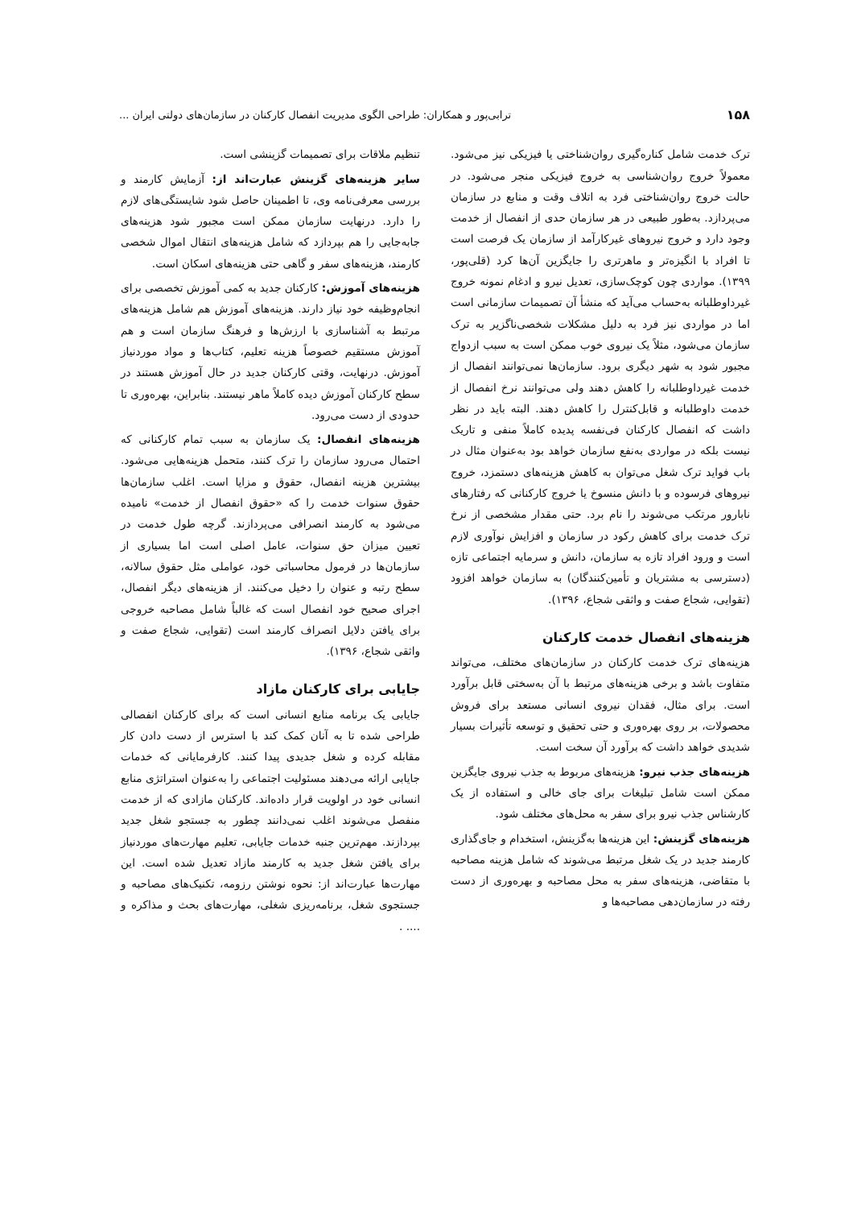۱۵۸ ترابی‌پور و همکاران: طراحی الگوی مدیریت انفصال کارکنان در سازمان‌های دولتی ایران ...
ترک خدمت شامل کناره‌گیری روان‌شناختی یا فیزیکی نیز می‌شود. معمولاً خروج روان‌شناسی به خروج فیزیکی منجر می‌شود. در حالت خروج روان‌شناختی فرد به اتلاف وقت و منابع در سازمان می‌پردازد. به‌طور طبیعی در هر سازمان حدی از انفصال از خدمت وجود دارد و خروج نیروهای غیرکارآمد از سازمان یک فرصت است تا افراد با انگیزه‌تر و ماهرتری را جایگزین آن‌ها کرد (قلی‌پور، ۱۳۹۹). مواردی چون کوچک‌سازی، تعدیل نیرو و ادغام نمونه خروج غیرداوطلبانه به‌حساب می‌آید که منشأ آن تصمیمات سازمانی است اما در مواردی نیز فرد به دلیل مشکلات شخصی‌ناگزیر به ترک سازمان می‌شود، مثلاً یک نیروی خوب ممکن است به سبب ازدواج مجبور شود به شهر دیگری برود. سازمان‌ها نمی‌توانند انفصال از خدمت غیرداوطلبانه را کاهش دهند ولی می‌توانند نرخ انفصال از خدمت داوطلبانه و قابل‌کنترل را کاهش دهند. البته باید در نظر داشت که انفصال کارکنان فی‌نفسه پدیده کاملاً منفی و تاریک نیست بلکه در مواردی به‌نفع سازمان خواهد بود به‌عنوان مثال در باب فواید ترک شغل می‌توان به کاهش هزینه‌های دستمزد، خروج نیروهای فرسوده و با دانش منسوخ یا خروج کارکنانی که رفتارهای نابارور مرتکب می‌شوند را نام برد. حتی مقدار مشخصی از نرخ ترک خدمت برای کاهش رکود در سازمان و افزایش نوآوری لازم است و ورود افراد تازه به سازمان، دانش و سرمایه اجتماعی تازه (دسترسی به مشتریان و تأمین‌کنندگان) به سازمان خواهد افزود (تقوایی، شجاع صفت و واثقی شجاع، ۱۳۹۶).
هزینه‌های انفصال خدمت کارکنان
هزینه‌های ترک خدمت کارکنان در سازمان‌های مختلف، می‌تواند متفاوت باشد و برخی هزینه‌های مرتبط با آن به‌سختی قابل برآورد است. برای مثال، فقدان نیروی انسانی مستعد برای فروش محصولات، بر روی بهره‌وری و حتی تحقیق و توسعه تأثیرات بسیار شدیدی خواهد داشت که برآورد آن سخت است.
هزینه‌های جذب نیرو: هزینه‌های مربوط به جذب نیروی جایگزین ممکن است شامل تبلیغات برای جای خالی و استفاده از یک کارشناس جذب نیرو برای سفر به محل‌های مختلف شود.
هزینه‌های گزینش: این هزینه‌ها به‌گزینش، استخدام و جای‌گذاری کارمند جدید در یک شغل مرتبط می‌شوند که شامل هزینه مصاحبه با متقاضی، هزینه‌های سفر به محل مصاحبه و بهره‌وری از دست رفته در سازمان‌دهی مصاحبه‌ها و
تنظیم ملاقات برای تصمیمات گزینشی است.
سایر هزینه‌های گزینش عبارت‌اند از: آزمایش کارمند و بررسی معرفی‌نامه وی، تا اطمینان حاصل شود شایستگی‌های لازم را دارد. درنهایت سازمان ممکن است مجبور شود هزینه‌های جابه‌جایی را هم بپردازد که شامل هزینه‌های انتقال اموال شخصی کارمند، هزینه‌های سفر و گاهی حتی هزینه‌های اسکان است.
هزینه‌های آموزش: کارکنان جدید به کمی آموزش تخصصی برای انجام‌وظیفه خود نیاز دارند. هزینه‌های آموزش هم شامل هزینه‌های مرتبط به آشناسازی با ارزش‌ها و فرهنگ سازمان است و هم آموزش مستقیم خصوصاً هزینه تعلیم، کتاب‌ها و مواد موردنیاز آموزش. درنهایت، وقتی کارکنان جدید در حال آموزش هستند در سطح کارکنان آموزش دیده کاملاً ماهر نیستند. بنابراین، بهره‌وری تا حدودی از دست می‌رود.
هزینه‌های انفصال: یک سازمان به سبب تمام کارکنانی که احتمال می‌رود سازمان را ترک کنند، متحمل هزینه‌هایی می‌شود. بیشترین هزینه انفصال، حقوق و مزایا است. اغلب سازمان‌ها حقوق سنوات خدمت را که «حقوق انفصال از خدمت» نامیده می‌شود به کارمند انصرافی می‌پردازند. گرچه طول خدمت در تعیین میزان حق سنوات، عامل اصلی است اما بسیاری از سازمان‌ها در فرمول محاسباتی خود، عواملی مثل حقوق سالانه، سطح رتبه و عنوان را دخیل می‌کنند. از هزینه‌های دیگر انفصال، اجرای صحیح خود انفصال است که غالباً شامل مصاحبه خروجی برای یافتن دلایل انصراف کارمند است (تقوایی، شجاع صفت و واثقی شجاع، ۱۳۹۶).
جایابی برای کارکنان مازاد
جایابی یک برنامه منابع انسانی است که برای کارکنان انفصالی طراحی شده تا به آنان کمک کند با استرس از دست دادن کار مقابله کرده و شغل جدیدی پیدا کنند. کارفرمایانی که خدمات جایابی ارائه می‌دهند مسئولیت اجتماعی را به‌عنوان استراتژی منابع انسانی خود در اولویت قرار داده‌اند. کارکنان مازادی که از خدمت منفصل می‌شوند اغلب نمی‌دانند چطور به جستجو شغل جدید بپردازند. مهم‌ترین جنبه خدمات جایابی، تعلیم مهارت‌های موردنیاز برای یافتن شغل جدید به کارمند مازاد تعدیل شده است. این مهارت‌ها عبارت‌اند از: نحوه نوشتن رزومه، تکنیک‌های مصاحبه و جستجوی شغل، برنامه‌ریزی شغلی، مهارت‌های بحث و مذاکره و .... .